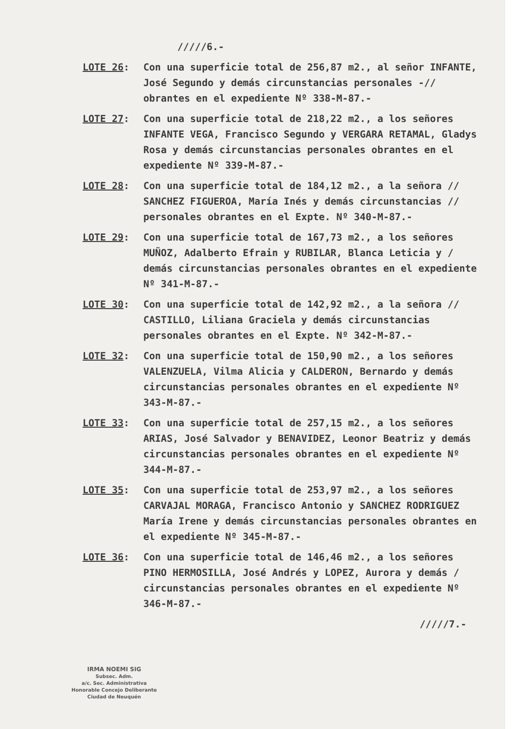/////6.-
LOTE 26: Con una superficie total de 256,87 m2., al señor INFANTE, José Segundo y demás circunstancias personales -// obrantes en el expediente Nº 338-M-87.-
LOTE 27: Con una superficie total de 218,22 m2., a los señores INFANTE VEGA, Francisco Segundo y VERGARA RETAMAL, Gladys Rosa y demás circunstancias personales obrantes en el expediente Nº 339-M-87.-
LOTE 28: Con una superficie total de 184,12 m2., a la señora // SANCHEZ FIGUEROA, María Inés y demás circunstancias // personales obrantes en el Expte. Nº 340-M-87.-
LOTE 29: Con una superficie total de 167,73 m2., a los señores MUÑOZ, Adalberto Efrain y RUBILAR, Blanca Leticia y / demás circunstancias personales obrantes en el expediente Nº 341-M-87.-
LOTE 30: Con una superficie total de 142,92 m2., a la señora // CASTILLO, Liliana Graciela y demás circunstancias personales obrantes en el Expte. Nº 342-M-87.-
LOTE 32: Con una superficie total de 150,90 m2., a los señores VALENZUELA, Vilma Alicia y CALDERON, Bernardo y demás circunstancias personales obrantes en el expediente Nº 343-M-87.-
LOTE 33: Con una superficie total de 257,15 m2., a los señores ARIAS, José Salvador y BENAVIDEZ, Leonor Beatriz y demás circunstancias personales obrantes en el expediente Nº 344-M-87.-
LOTE 35: Con una superficie total de 253,97 m2., a los señores CARVAJAL MORAGA, Francisco Antonio y SANCHEZ RODRIGUEZ María Irene y demás circunstancias personales obrantes en el expediente Nº 345-M-87.-
LOTE 36: Con una superficie total de 146,46 m2., a los señores PINO HERMOSILLA, José Andrés y LOPEZ, Aurora y demás / circunstancias personales obrantes en el expediente Nº 346-M-87.-
/////7.-
IRMA NOEMI SIG
Subsec. Adm.
a/c. Sec. Administrativa
Honorable Concejo Deliberante
Ciudad de Neuquén